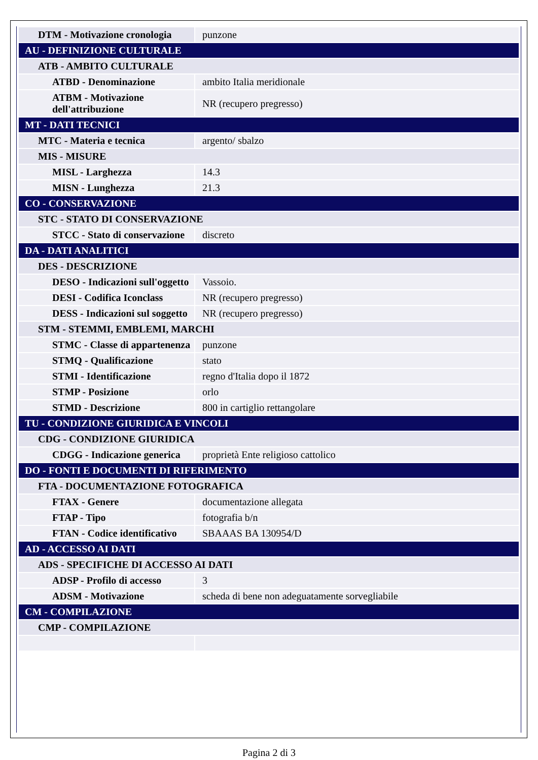| DTM - Motivazione cronologia | punzone |
| AU - DEFINIZIONE CULTURALE | |
| ATB - AMBITO CULTURALE | |
| ATBD - Denominazione | ambito Italia meridionale |
| ATBM - Motivazione dell'attribuzione | NR (recupero pregresso) |
| MT - DATI TECNICI | |
| MTC - Materia e tecnica | argento/ sbalzo |
| MIS - MISURE | |
| MISL - Larghezza | 14.3 |
| MISN - Lunghezza | 21.3 |
| CO - CONSERVAZIONE | |
| STC - STATO DI CONSERVAZIONE | |
| STCC - Stato di conservazione | discreto |
| DA - DATI ANALITICI | |
| DES - DESCRIZIONE | |
| DESO - Indicazioni sull'oggetto | Vassoio. |
| DESI - Codifica Iconclass | NR (recupero pregresso) |
| DESS - Indicazioni sul soggetto | NR (recupero pregresso) |
| STM - STEMMI, EMBLEMI, MARCHI | |
| STMC - Classe di appartenenza | punzone |
| STMQ - Qualificazione | stato |
| STMI - Identificazione | regno d'Italia dopo il 1872 |
| STMP - Posizione | orlo |
| STMD - Descrizione | 800 in cartiglio rettangolare |
| TU - CONDIZIONE GIURIDICA E VINCOLI | |
| CDG - CONDIZIONE GIURIDICA | |
| CDGG - Indicazione generica | proprietà Ente religioso cattolico |
| DO - FONTI E DOCUMENTI DI RIFERIMENTO | |
| FTA - DOCUMENTAZIONE FOTOGRAFICA | |
| FTAX - Genere | documentazione allegata |
| FTAP - Tipo | fotografia b/n |
| FTAN - Codice identificativo | SBAAAS BA 130954/D |
| AD - ACCESSO AI DATI | |
| ADS - SPECIFICHE DI ACCESSO AI DATI | |
| ADSP - Profilo di accesso | 3 |
| ADSM - Motivazione | scheda di bene non adeguatamente sorvegliabile |
| CM - COMPILAZIONE | |
| CMP - COMPILAZIONE | |
Pagina 2 di 3